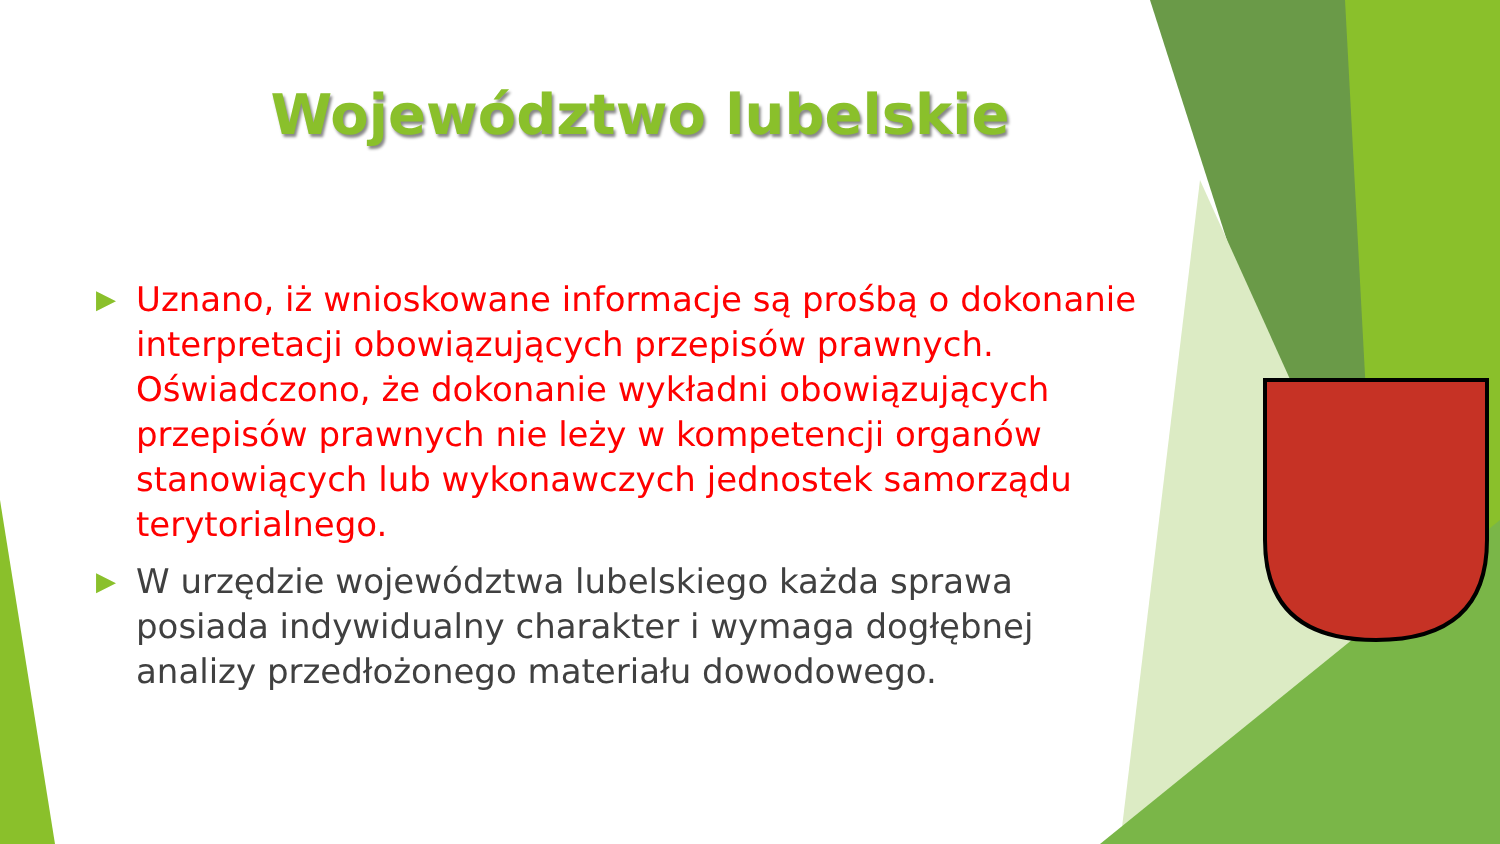Województwo lubelskie
▶ Uznano, iż wnioskowane informacje są prośbą o dokonanie interpretacji obowiązujących przepisów prawnych. Oświadczono, że dokonanie wykładni obowiązujących przepisów prawnych nie leży w kompetencji organów stanowiących lub wykonawczych jednostek samorządu terytorialnego.
▶ W urzędzie województwa lubelskiego każda sprawa posiada indywidualny charakter i wymaga dogłębnej analizy przedłożonego materiału dowodowego.